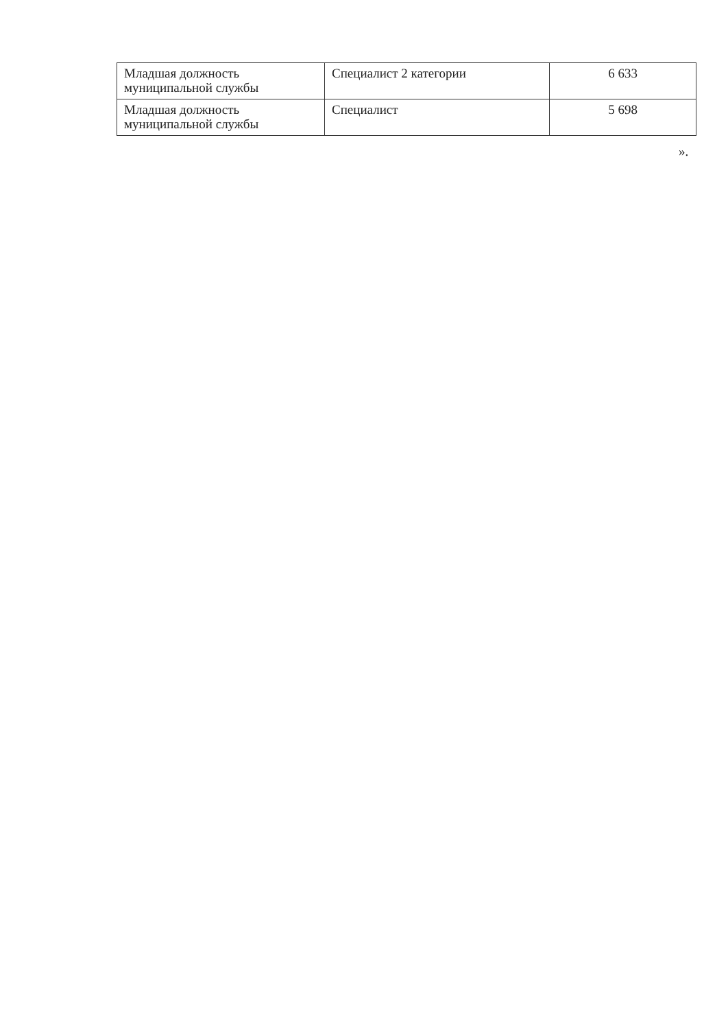| Младшая должность муниципальной службы | Специалист 2 категории | 6 633 |
| Младшая должность муниципальной службы | Специалист | 5 698 |
».